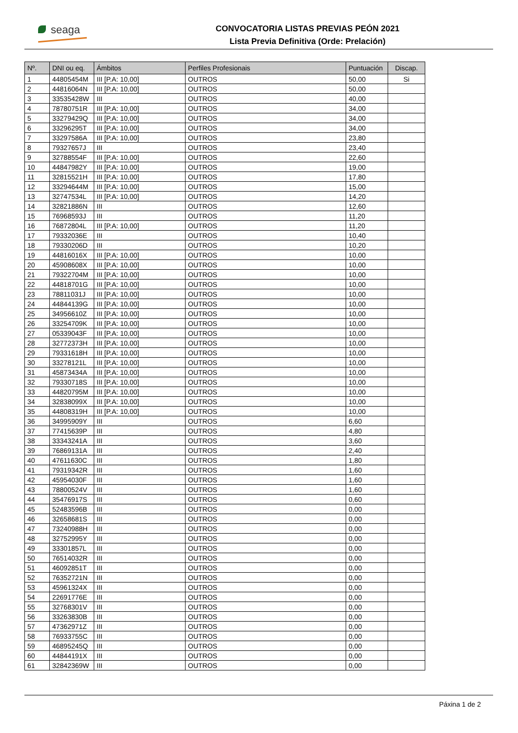seaga
CONVOCATORIA LISTAS PREVIAS PEÓN 2021
Lista Previa Definitiva (Orde: Prelación)
| Nº. | DNI ou eq. | Ámbitos | Perfiles Profesionais | Puntuación | Discap. |
| --- | --- | --- | --- | --- | --- |
| 1 | 44805454M | III [P.A: 10,00] | OUTROS | 50,00 | Si |
| 2 | 44816064N | III [P.A: 10,00] | OUTROS | 50,00 | |
| 3 | 33535428W | III | OUTROS | 40,00 | |
| 4 | 78780751R | III [P.A: 10,00] | OUTROS | 34,00 | |
| 5 | 33279429Q | III [P.A: 10,00] | OUTROS | 34,00 | |
| 6 | 33296295T | III [P.A: 10,00] | OUTROS | 34,00 | |
| 7 | 33297586A | III [P.A: 10,00] | OUTROS | 23,80 | |
| 8 | 79327657J | III | OUTROS | 23,40 | |
| 9 | 32788554F | III [P.A: 10,00] | OUTROS | 22,60 | |
| 10 | 44847982Y | III [P.A: 10,00] | OUTROS | 19,00 | |
| 11 | 32815521H | III [P.A: 10,00] | OUTROS | 17,80 | |
| 12 | 33294644M | III [P.A: 10,00] | OUTROS | 15,00 | |
| 13 | 32747534L | III [P.A: 10,00] | OUTROS | 14,20 | |
| 14 | 32821886N | III | OUTROS | 12,60 | |
| 15 | 76968593J | III | OUTROS | 11,20 | |
| 16 | 76872804L | III [P.A: 10,00] | OUTROS | 11,20 | |
| 17 | 79332036E | III | OUTROS | 10,40 | |
| 18 | 79330206D | III | OUTROS | 10,20 | |
| 19 | 44816016X | III [P.A: 10,00] | OUTROS | 10,00 | |
| 20 | 45908608X | III [P.A: 10,00] | OUTROS | 10,00 | |
| 21 | 79322704M | III [P.A: 10,00] | OUTROS | 10,00 | |
| 22 | 44818701G | III [P.A: 10,00] | OUTROS | 10,00 | |
| 23 | 78811031J | III [P.A: 10,00] | OUTROS | 10,00 | |
| 24 | 44844139G | III [P.A: 10,00] | OUTROS | 10,00 | |
| 25 | 34956610Z | III [P.A: 10,00] | OUTROS | 10,00 | |
| 26 | 33254709K | III [P.A: 10,00] | OUTROS | 10,00 | |
| 27 | 05339043F | III [P.A: 10,00] | OUTROS | 10,00 | |
| 28 | 32772373H | III [P.A: 10,00] | OUTROS | 10,00 | |
| 29 | 79331618H | III [P.A: 10,00] | OUTROS | 10,00 | |
| 30 | 33278121L | III [P.A: 10,00] | OUTROS | 10,00 | |
| 31 | 45873434A | III [P.A: 10,00] | OUTROS | 10,00 | |
| 32 | 79330718S | III [P.A: 10,00] | OUTROS | 10,00 | |
| 33 | 44820795M | III [P.A: 10,00] | OUTROS | 10,00 | |
| 34 | 32838099X | III [P.A: 10,00] | OUTROS | 10,00 | |
| 35 | 44808319H | III [P.A: 10,00] | OUTROS | 10,00 | |
| 36 | 34995909Y | III | OUTROS | 6,60 | |
| 37 | 77415639P | III | OUTROS | 4,80 | |
| 38 | 33343241A | III | OUTROS | 3,60 | |
| 39 | 76869131A | III | OUTROS | 2,40 | |
| 40 | 47611630C | III | OUTROS | 1,80 | |
| 41 | 79319342R | III | OUTROS | 1,60 | |
| 42 | 45954030F | III | OUTROS | 1,60 | |
| 43 | 78800524V | III | OUTROS | 1,60 | |
| 44 | 35476917S | III | OUTROS | 0,60 | |
| 45 | 52483596B | III | OUTROS | 0,00 | |
| 46 | 32658681S | III | OUTROS | 0,00 | |
| 47 | 73240988H | III | OUTROS | 0,00 | |
| 48 | 32752995Y | III | OUTROS | 0,00 | |
| 49 | 33301857L | III | OUTROS | 0,00 | |
| 50 | 76514032R | III | OUTROS | 0,00 | |
| 51 | 46092851T | III | OUTROS | 0,00 | |
| 52 | 76352721N | III | OUTROS | 0,00 | |
| 53 | 45961324X | III | OUTROS | 0,00 | |
| 54 | 22691776E | III | OUTROS | 0,00 | |
| 55 | 32768301V | III | OUTROS | 0,00 | |
| 56 | 33263830B | III | OUTROS | 0,00 | |
| 57 | 47362971Z | III | OUTROS | 0,00 | |
| 58 | 76933755C | III | OUTROS | 0,00 | |
| 59 | 46895245Q | III | OUTROS | 0,00 | |
| 60 | 44844191X | III | OUTROS | 0,00 | |
| 61 | 32842369W | III | OUTROS | 0,00 | |
Páxina 1 de 2